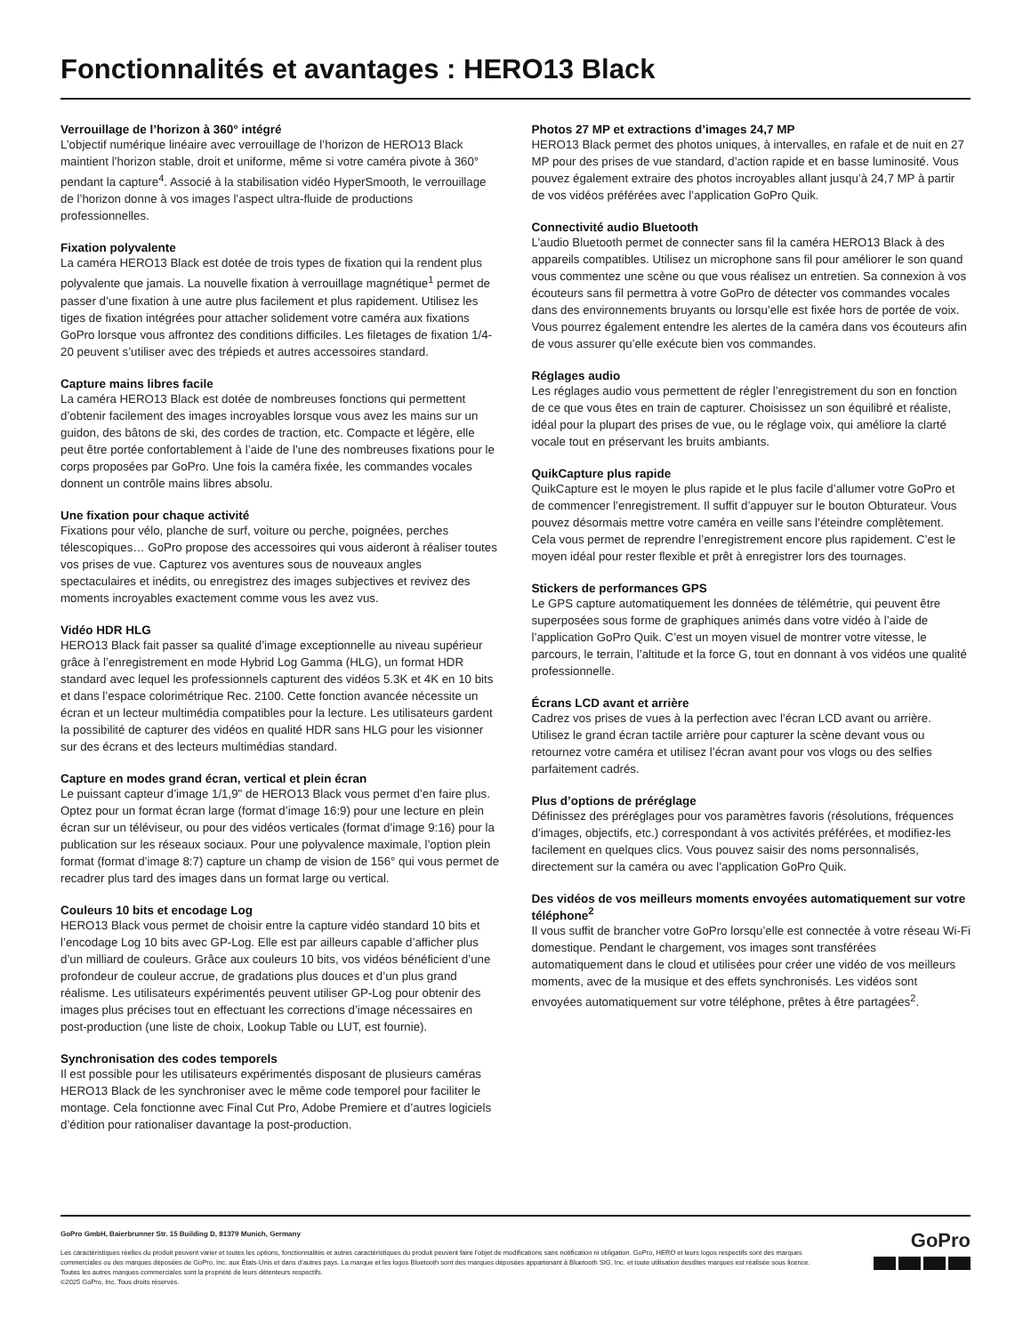Fonctionnalités et avantages : HERO13 Black
Verrouillage de l’horizon à 360° intégré
L’objectif numérique linéaire avec verrouillage de l’horizon de HERO13 Black maintient l’horizon stable, droit et uniforme, même si votre caméra pivote à 360° pendant la capture<sup>4</sup>. Associé à la stabilisation vidéo HyperSmooth, le verrouillage de l’horizon donne à vos images l’aspect ultra-fluide de productions professionnelles.
Fixation polyvalente
La caméra HERO13 Black est dotée de trois types de fixation qui la rendent plus polyvalente que jamais. La nouvelle fixation à verrouillage magnétique<sup>1</sup> permet de passer d’une fixation à une autre plus facilement et plus rapidement. Utilisez les tiges de fixation intégrées pour attacher solidement votre caméra aux fixations GoPro lorsque vous affrontez des conditions difficiles. Les filetages de fixation 1/4-20 peuvent s’utiliser avec des trépieds et autres accessoires standard.
Capture mains libres facile
La caméra HERO13 Black est dotée de nombreuses fonctions qui permettent d’obtenir facilement des images incroyables lorsque vous avez les mains sur un guidon, des bâtons de ski, des cordes de traction, etc. Compacte et légère, elle peut être portée confortablement à l’aide de l’une des nombreuses fixations pour le corps proposées par GoPro. Une fois la caméra fixée, les commandes vocales donnent un contrôle mains libres absolu.
Une fixation pour chaque activité
Fixations pour vélo, planche de surf, voiture ou perche, poignées, perches télescopiques… GoPro propose des accessoires qui vous aideront à réaliser toutes vos prises de vue. Capturez vos aventures sous de nouveaux angles spectaculaires et inédits, ou enregistrez des images subjectives et revivez des moments incroyables exactement comme vous les avez vus.
Vidéo HDR HLG
HERO13 Black fait passer sa qualité d’image exceptionnelle au niveau supérieur grâce à l’enregistrement en mode Hybrid Log Gamma (HLG), un format HDR standard avec lequel les professionnels capturent des vidéos 5.3K et 4K en 10 bits et dans l’espace colorimétrique Rec. 2100. Cette fonction avancée nécessite un écran et un lecteur multimédia compatibles pour la lecture. Les utilisateurs gardent la possibilité de capturer des vidéos en qualité HDR sans HLG pour les visionner sur des écrans et des lecteurs multimédias standard.
Capture en modes grand écran, vertical et plein écran
Le puissant capteur d’image 1/1,9" de HERO13 Black vous permet d’en faire plus. Optez pour un format écran large (format d’image 16:9) pour une lecture en plein écran sur un téléviseur, ou pour des vidéos verticales (format d’image 9:16) pour la publication sur les réseaux sociaux. Pour une polyvalence maximale, l’option plein format (format d’image 8:7) capture un champ de vision de 156° qui vous permet de recadrer plus tard des images dans un format large ou vertical.
Couleurs 10 bits et encodage Log
HERO13 Black vous permet de choisir entre la capture vidéo standard 10 bits et l’encodage Log 10 bits avec GP-Log. Elle est par ailleurs capable d’afficher plus d’un milliard de couleurs. Grâce aux couleurs 10 bits, vos vidéos bénéficient d’une profondeur de couleur accrue, de gradations plus douces et d’un plus grand réalisme. Les utilisateurs expérimentés peuvent utiliser GP-Log pour obtenir des images plus précises tout en effectuant les corrections d’image nécessaires en post-production (une liste de choix, Lookup Table ou LUT, est fournie).
Synchronisation des codes temporels
Il est possible pour les utilisateurs expérimentés disposant de plusieurs caméras HERO13 Black de les synchroniser avec le même code temporel pour faciliter le montage. Cela fonctionne avec Final Cut Pro, Adobe Premiere et d’autres logiciels d’édition pour rationaliser davantage la post-production.
Photos 27 MP et extractions d’images 24,7 MP
HERO13 Black permet des photos uniques, à intervalles, en rafale et de nuit en 27 MP pour des prises de vue standard, d’action rapide et en basse luminosité. Vous pouvez également extraire des photos incroyables allant jusqu’à 24,7 MP à partir de vos vidéos préférées avec l’application GoPro Quik.
Connectivité audio Bluetooth
L’audio Bluetooth permet de connecter sans fil la caméra HERO13 Black à des appareils compatibles. Utilisez un microphone sans fil pour améliorer le son quand vous commentez une scène ou que vous réalisez un entretien. Sa connexion à vos écouteurs sans fil permettra à votre GoPro de détecter vos commandes vocales dans des environnements bruyants ou lorsqu’elle est fixée hors de portée de voix. Vous pourrez également entendre les alertes de la caméra dans vos écouteurs afin de vous assurer qu’elle exécute bien vos commandes.
Réglages audio
Les réglages audio vous permettent de régler l’enregistrement du son en fonction de ce que vous êtes en train de capturer. Choisissez un son équilibré et réaliste, idéal pour la plupart des prises de vue, ou le réglage voix, qui améliore la clarté vocale tout en préservant les bruits ambiants.
QuikCapture plus rapide
QuikCapture est le moyen le plus rapide et le plus facile d’allumer votre GoPro et de commencer l’enregistrement. Il suffit d’appuyer sur le bouton Obturateur. Vous pouvez désormais mettre votre caméra en veille sans l’éteindre complètement. Cela vous permet de reprendre l’enregistrement encore plus rapidement. C’est le moyen idéal pour rester flexible et prêt à enregistrer lors des tournages.
Stickers de performances GPS
Le GPS capture automatiquement les données de télémétrie, qui peuvent être superposées sous forme de graphiques animés dans votre vidéo à l’aide de l’application GoPro Quik. C’est un moyen visuel de montrer votre vitesse, le parcours, le terrain, l’altitude et la force G, tout en donnant à vos vidéos une qualité professionnelle.
Écrans LCD avant et arrière
Cadrez vos prises de vues à la perfection avec l’écran LCD avant ou arrière. Utilisez le grand écran tactile arrière pour capturer la scène devant vous ou retournez votre caméra et utilisez l’écran avant pour vos vlogs ou des selfies parfaitement cadrés.
Plus d’options de préréglage
Définissez des préréglages pour vos paramètres favoris (résolutions, fréquences d’images, objectifs, etc.) correspondant à vos activités préférées, et modifiez-les facilement en quelques clics. Vous pouvez saisir des noms personnalisés, directement sur la caméra ou avec l’application GoPro Quik.
Des vidéos de vos meilleurs moments envoyées automatiquement sur votre téléphone<sup>2</sup>
Il vous suffit de brancher votre GoPro lorsqu’elle est connectée à votre réseau Wi-Fi domestique. Pendant le chargement, vos images sont transférées automatiquement dans le cloud et utilisées pour créer une vidéo de vos meilleurs moments, avec de la musique et des effets synchronisés. Les vidéos sont envoyées automatiquement sur votre téléphone, prêtes à être partagées<sup>2</sup>.
GoPro GmbH, Baierbrunner Str. 15 Building D, 81379 Munich, Germany
Les caractéristiques réelles du produit peuvent varier et toutes les options, fonctionnalités et autres caractéristiques du produit peuvent faire l’objet de modifications sans notification ni obligation. GoPro, HERO et leurs logos respectifs sont des marques commerciales ou des marques déposées de GoPro, Inc. aux États-Unis et dans d’autres pays. La marque et les logos Bluetooth sont des marques déposées appartenant à Bluetooth SIG, Inc. et toute utilisation desdites marques est réalisée sous licence. Toutes les autres marques commerciales sont la propriété de leurs détenteurs respectifs.
©2025 GoPro, Inc. Tous droits réservés.
GoPro